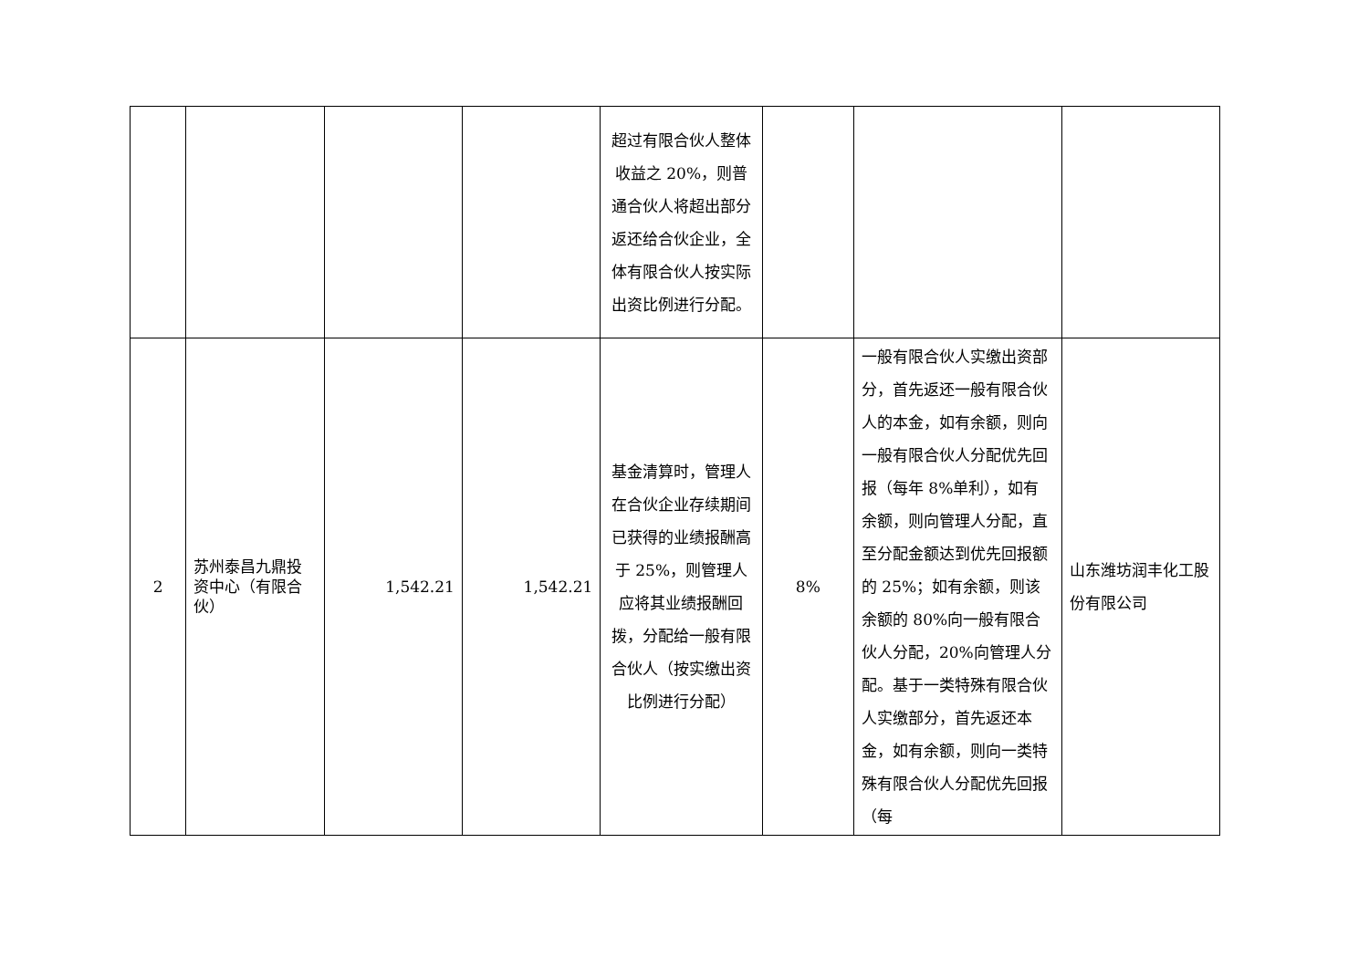| | | | | 超过有限合伙人整体收益之 20%，则普通合伙人将超出部分返还给合伙企业，全体有限合伙人按实际出资比例进行分配。 | | | |
| 2 | 苏州泰昌九鼎投资中心（有限合伙） | 1,542.21 | 1,542.21 | 基金清算时，管理人在合伙企业存续期间已获得的业绩报酬高于 25%，则管理人应将其业绩报酬回拨，分配给一般有限合伙人（按实缴出资比例进行分配） | 8% | 一般有限合伙人实缴出资部分，首先返还一般有限合伙人的本金，如有余额，则向一般有限合伙人分配优先回报（每年 8%单利），如有余额，则向管理人分配，直至分配金额达到优先回报额的 25%；如有余额，则该余额的 80%向一般有限合伙人分配，20%向管理人分配。基于一类特殊有限合伙人实缴部分，首先返还本金，如有余额，则向一类特殊有限合伙人分配优先回报（每 | 山东潍坊润丰化工股份有限公司 |